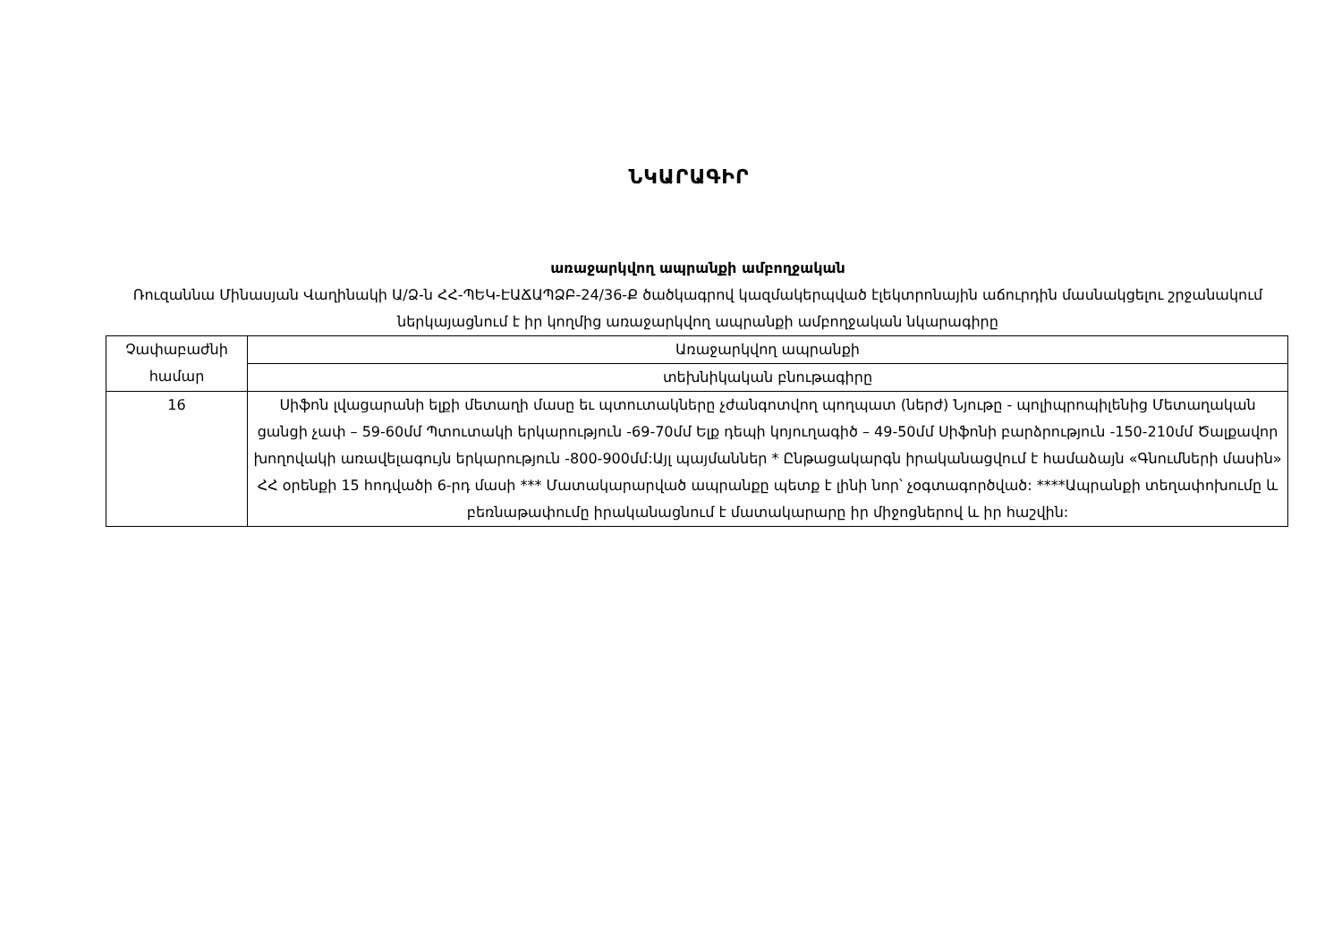ՆԿԱՐԱԳԻՐ
առաջարկվող ապրանքի ամբողջական
Ռուզաննա Մինասյան Վաղինակի Ա/Ձ-ն ՀՀ-ՊԵԿ-ԷԱՃԱՊՁԲ-24/36-Ք ծածկագրով կազմակերպված էլեկտրոնային աճուրդին մասնակցելու շրջանակում ներկայացնում է իր կողմից առաջարկվող ապրանքի ամբողջական նկարագիրը
| Չափաբաժնի համար | Առաջարկվող ապրանքի |
| --- | --- |
| | տեխնիկական բնութագիրը |
| 16 | Սիֆոն լվացարանի ելքի մետաղի մասը եւ պտուտակները չժանգոտվող պողպատ (ներժ) Նյութը - պոլիպրոպիլենից Մետաղական ցանցի չափ – 59-60մմ Պտուտակի երկարություն -69-70մմ Ելք դեպի կոյուղագիծ – 49-50մմ Սիֆոնի բարձրություն -150-210մմ Ծալքավոր խողովակի առավելագույն երկարություն -800-900մմ:Այլ պայմաններ * Ընթացակարգն իրականացվում է համաձայն «Գնումների մասին» ՀՀ օրենքի 15 հոդվածի 6-րդ մասի *** Մատակարարված ապրանքը պետք է լինի նոր՝ չօգտագործված: ****Ապրանքի տեղափոխումը և բեռնաթափումը իրականացնում է մատակարարը իր միջոցներով և իր հաշվին: |